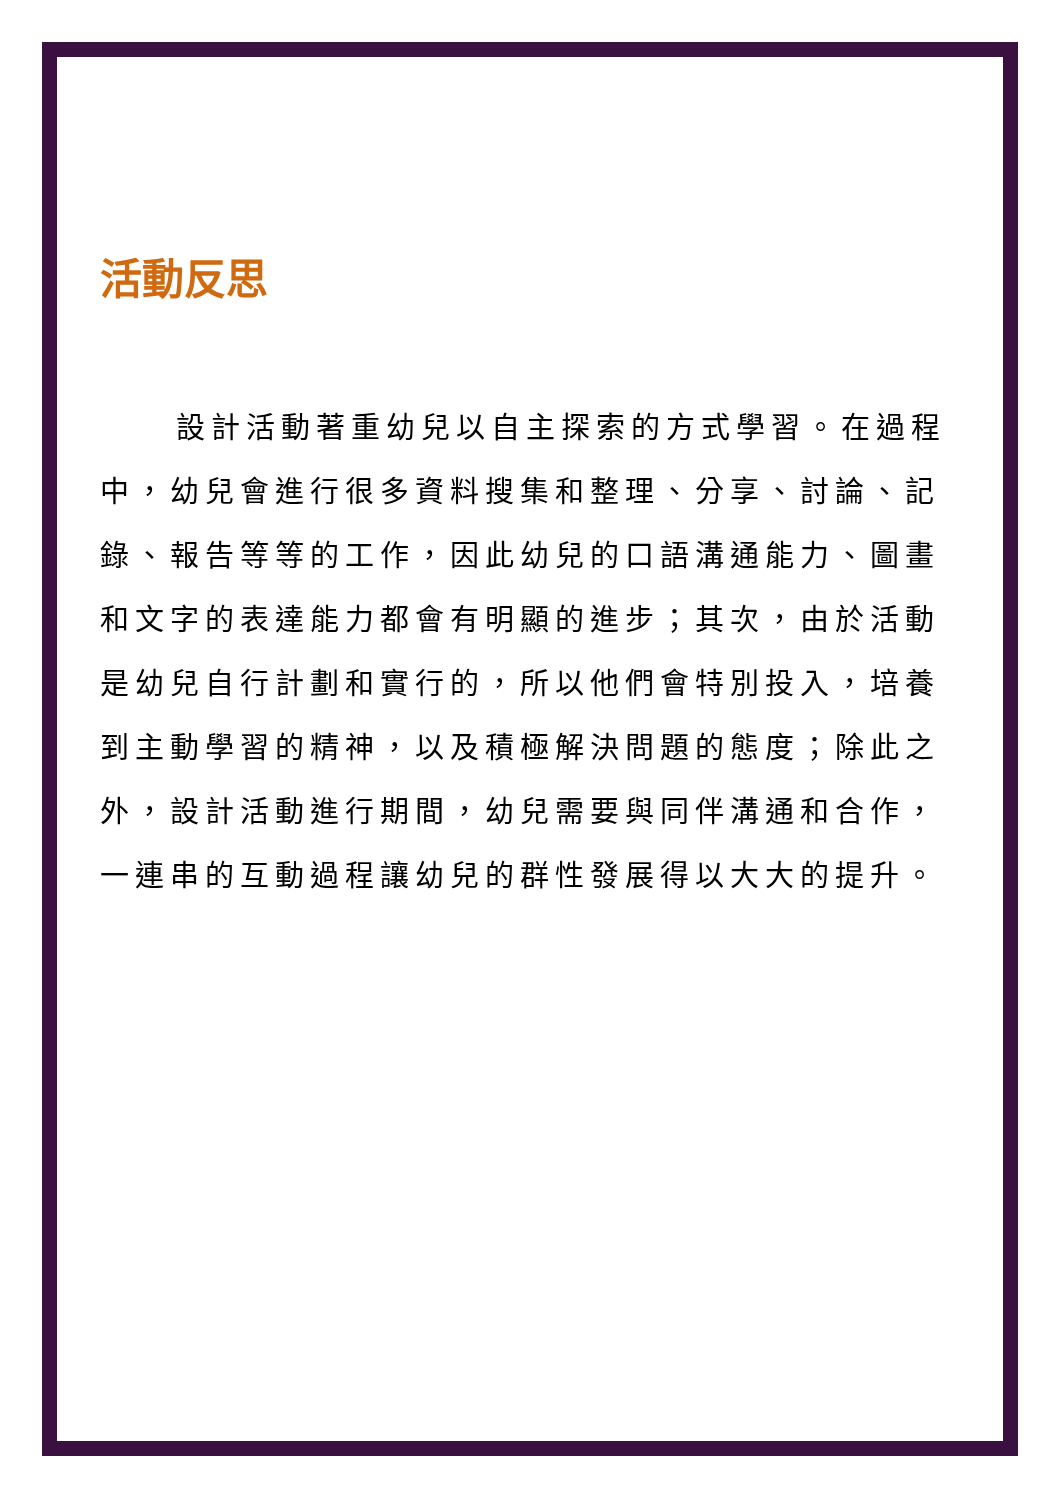活動反思
設計活動著重幼兒以自主探索的方式學習。在過程中，幼兒會進行很多資料搜集和整理、分享、討論、記錄、報告等等的工作，因此幼兒的口語溝通能力、圖畫和文字的表達能力都會有明顯的進步；其次，由於活動是幼兒自行計劃和實行的，所以他們會特別投入，培養到主動學習的精神，以及積極解決問題的態度；除此之外，設計活動進行期間，幼兒需要與同伴溝通和合作，一連串的互動過程讓幼兒的群性發展得以大大的提升。